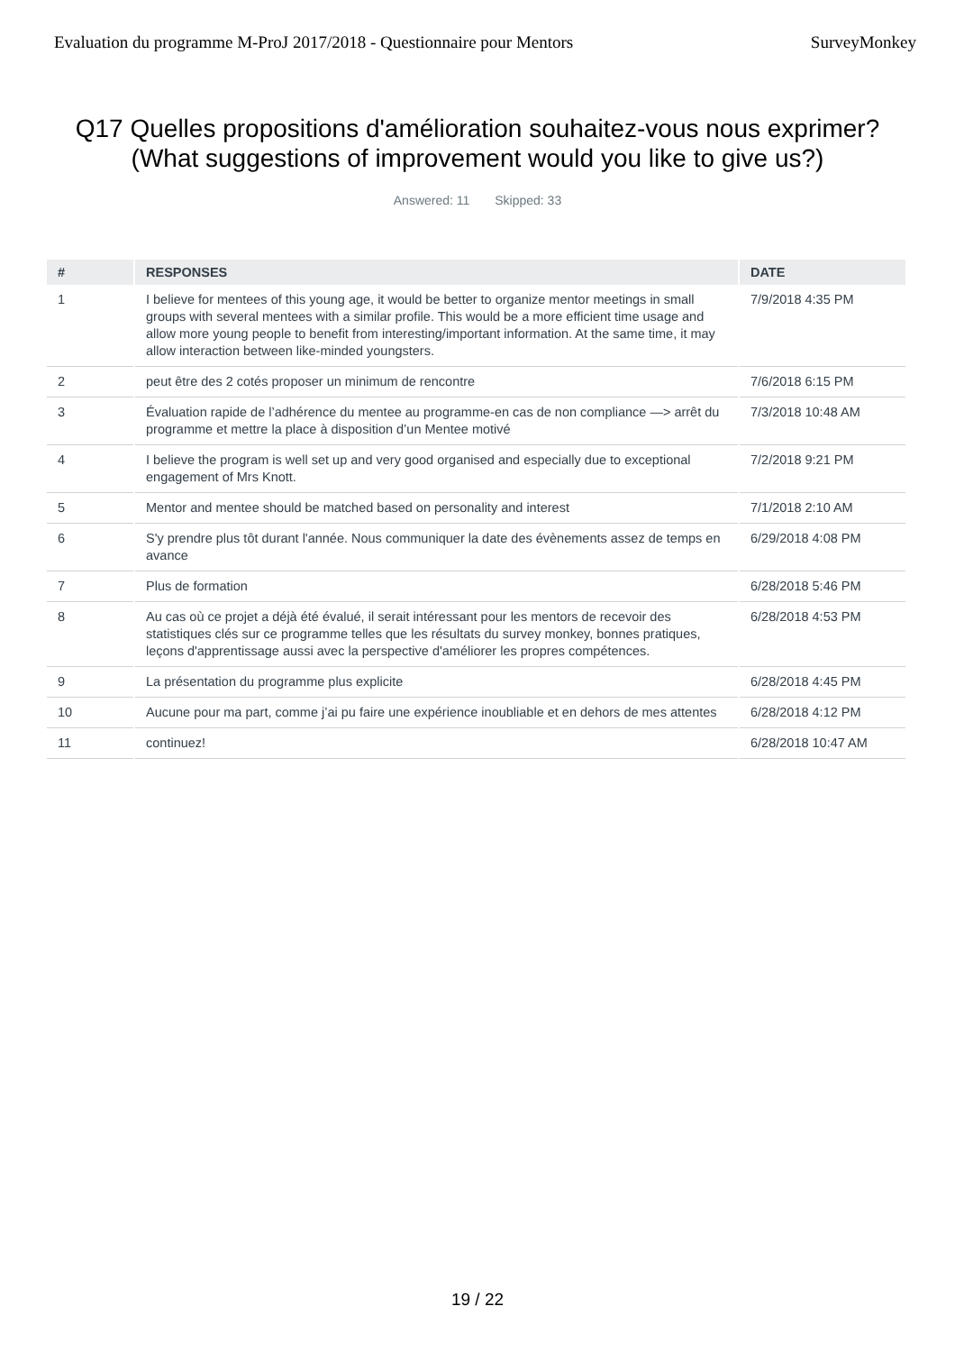Evaluation du programme M-ProJ 2017/2018 - Questionnaire pour Mentors
SurveyMonkey
Q17 Quelles propositions d'amélioration souhaitez-vous nous exprimer?(What suggestions of improvement would you like to give us?)
Answered: 11 Skipped: 33
| # | RESPONSES | DATE |
| --- | --- | --- |
| 1 | I believe for mentees of this young age, it would be better to organize mentor meetings in small groups with several mentees with a similar profile. This would be a more efficient time usage and allow more young people to benefit from interesting/important information. At the same time, it may allow interaction between like-minded youngsters. | 7/9/2018 4:35 PM |
| 2 | peut être des 2 cotés proposer un minimum de rencontre | 7/6/2018 6:15 PM |
| 3 | Évaluation rapide de l’adhérence du mentee au programme-en cas de non compliance —> arrêt du programme et mettre la place à disposition d’un Mentee motivé | 7/3/2018 10:48 AM |
| 4 | I believe the program is well set up and very good organised and especially due to exceptional engagement of Mrs Knott. | 7/2/2018 9:21 PM |
| 5 | Mentor and mentee should be matched based on personality and interest | 7/1/2018 2:10 AM |
| 6 | S'y prendre plus tôt durant l'année. Nous communiquer la date des évènements assez de temps en avance | 6/29/2018 4:08 PM |
| 7 | Plus de formation | 6/28/2018 5:46 PM |
| 8 | Au cas où ce projet a déjà été évalué, il serait intéressant pour les mentors de recevoir des statistiques clés sur ce programme telles que les résultats du survey monkey, bonnes pratiques, leçons d'apprentissage aussi avec la perspective d'améliorer les propres compétences. | 6/28/2018 4:53 PM |
| 9 | La présentation du programme plus explicite | 6/28/2018 4:45 PM |
| 10 | Aucune pour ma part, comme j’ai pu faire une expérience inoubliable et en dehors de mes attentes | 6/28/2018 4:12 PM |
| 11 | continuez! | 6/28/2018 10:47 AM |
19 / 22